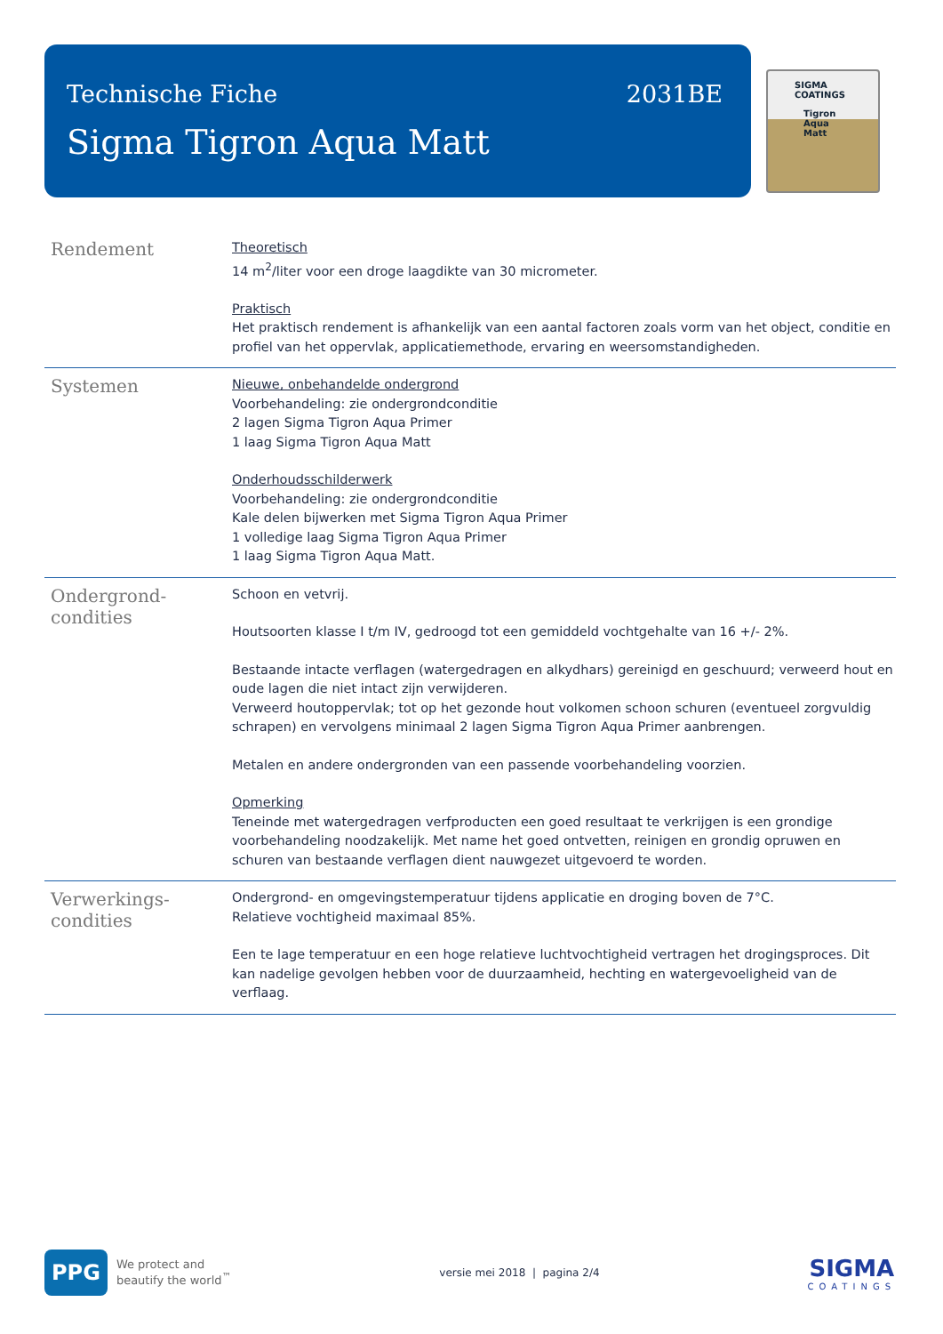Technische Fiche
Sigma Tigron Aqua Matt
2031BE
SIGMA COATINGS
Tigron Aqua Matt
Rendement
Theoretisch
14 m<sup>2</sup>/liter voor een droge laagdikte van 30 micrometer.
Praktisch
Het praktisch rendement is afhankelijk van een aantal factoren zoals vorm van het object, conditie en profiel van het oppervlak, applicatiemethode, ervaring en weersomstandigheden.
Systemen
Nieuwe, onbehandelde ondergrond
Voorbehandeling: zie ondergrondconditie
2 lagen Sigma Tigron Aqua Primer
1 laag Sigma Tigron Aqua Matt
Onderhoudsschilderwerk
Voorbehandeling: zie ondergrondconditie
Kale delen bijwerken met Sigma Tigron Aqua Primer
1 volledige laag Sigma Tigron Aqua Primer
1 laag Sigma Tigron Aqua Matt.
Ondergrond-
condities
Schoon en vetvrij.
Houtsoorten klasse I t/m IV, gedroogd tot een gemiddeld vochtgehalte van 16 +/- 2%.
Bestaande intacte verflagen (watergedragen en alkydhars) gereinigd en geschuurd; verweerd hout en oude lagen die niet intact zijn verwijderen.
Verweerd houtoppervlak; tot op het gezonde hout volkomen schoon schuren (eventueel zorgvuldig schrapen) en vervolgens minimaal 2 lagen Sigma Tigron Aqua Primer aanbrengen.
Metalen en andere ondergronden van een passende voorbehandeling voorzien.
Opmerking
Teneinde met watergedragen verfproducten een goed resultaat te verkrijgen is een grondige voorbehandeling noodzakelijk. Met name het goed ontvetten, reinigen en grondig opruwen en schuren van bestaande verflagen dient nauwgezet uitgevoerd te worden.
Verwerkings-
condities
Ondergrond- en omgevingstemperatuur tijdens applicatie en droging boven de 7°C.
Relatieve vochtigheid maximaal 85%.
Een te lage temperatuur en een hoge relatieve luchtvochtigheid vertragen het drogingsproces. Dit kan nadelige gevolgen hebben voor de duurzaamheid, hechting en watergevoeligheid van de verflaag.
PPG
We protect and
beautify the world<sup>™</sup>
versie mei 2018 | pagina 2/4
SIGMA
COATINGS